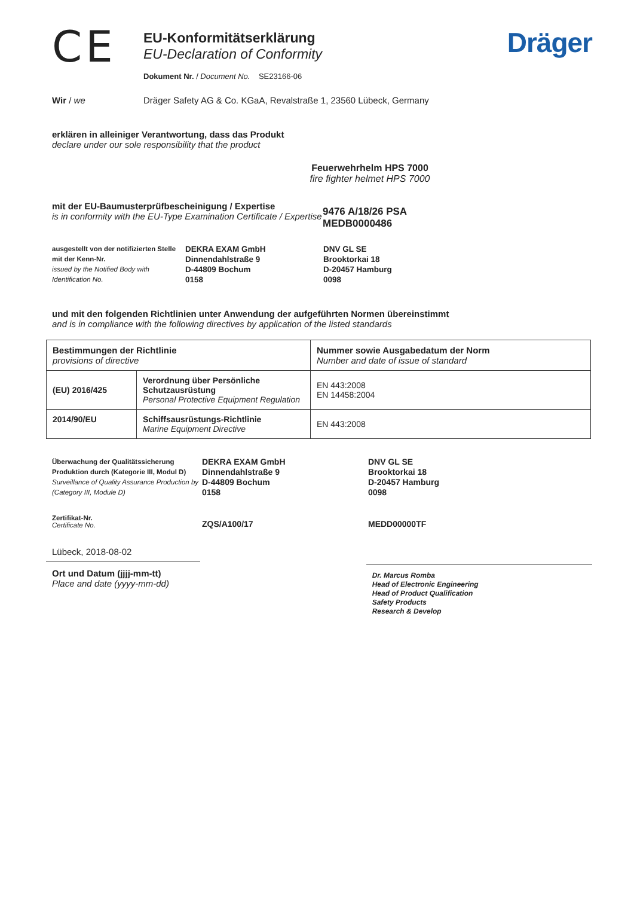CE
EU-Konformitätserklärung
EU-Declaration of Conformity
Dokument Nr. / Document No. SE23166-06
Dräger
Wir / we Dräger Safety AG & Co. KGaA, Revalstraße 1, 23560 Lübeck, Germany
erklären in alleiniger Verantwortung, dass das Produkt
declare under our sole responsibility that the product
Feuerwehrhelm HPS 7000
fire fighter helmet HPS 7000
mit der EU-Baumusterprüfbescheinigung / Expertise
is in conformity with the EU-Type Examination Certificate / Expertise
9476 A/18/26 PSA
MEDB0000486
ausgestellt von der notifizierten Stelle mit der Kenn-Nr.
issued by the Notified Body with Identification No.
DEKRA EXAM GmbH
Dinnendahlstraße 9
D-44809 Bochum
0158
DNV GL SE
Brooktorkai 18
D-20457 Hamburg
0098
und mit den folgenden Richtlinien unter Anwendung der aufgeführten Normen übereinstimmt
and is in compliance with the following directives by application of the listed standards
| Bestimmungen der Richtlinie provisions of directive | | Nummer sowie Ausgabedatum der Norm Number and date of issue of standard |
| --- | --- | --- |
| (EU) 2016/425 | Verordnung über Persönliche Schutzausrüstung Personal Protective Equipment Regulation | EN 443:2008 EN 14458:2004 |
| 2014/90/EU | Schiffsausrüstungs-Richtlinie Marine Equipment Directive | EN 443:2008 |
Überwachung der Qualitätssicherung Produktion durch (Kategorie III, Modul D)
Surveillance of Quality Assurance Production by (Category III, Module D)
DEKRA EXAM GmbH
Dinnendahlstraße 9
D-44809 Bochum
0158
DNV GL SE
Brooktorkai 18
D-20457 Hamburg
0098
Zertifikat-Nr.
Certificate No.
ZQS/A100/17 MEDD00000TF
Lübeck, 2018-08-02
Ort und Datum (jjjj-mm-tt)
Place and date (yyyy-mm-dd)
Dr. Marcus Romba
Head of Electronic Engineering
Head of Product Qualification
Safety Products
Research & Develop